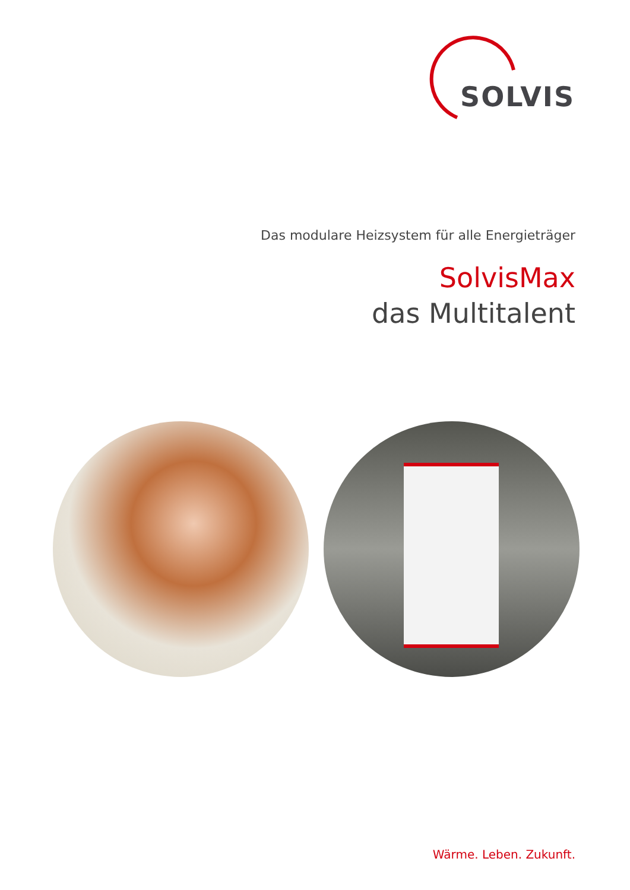SOLVIS
Das modulare Heizsystem für alle Energieträger
SolvisMax
das Multitalent
Wärme. Leben. Zukunft.